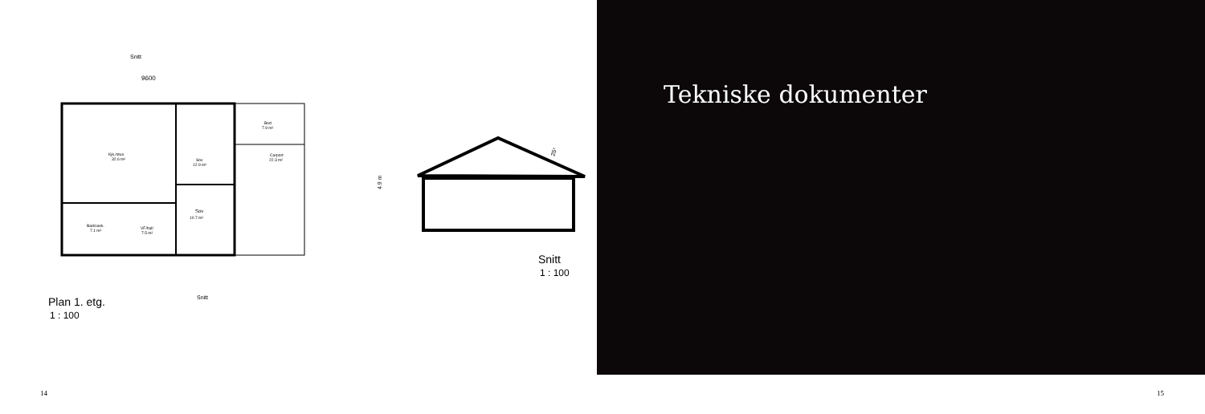Sov
Snitt
9600
Kjk./stue
32.6 m²
Sov
12.9 m²
Bod
7.9 m²
Carport
22.3 m²
Bad/vask.
7.1 m²
VF/hall
7.5 m²
10.7 m²
Snitt
4.9 m
25°
Plan 1. etg.
1 : 100
Snitt
1 : 100
14
Tekniske dokumenter
15